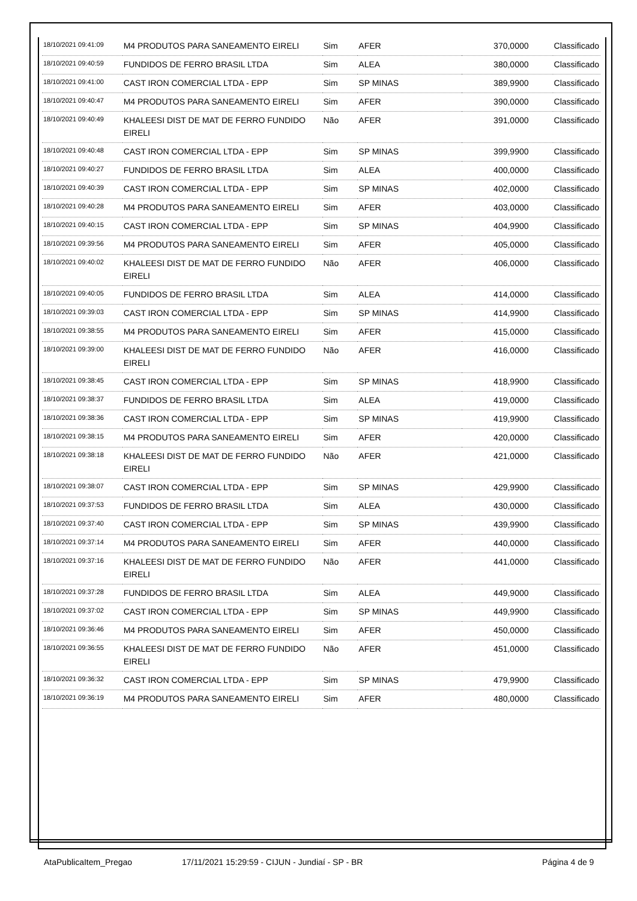| 18/10/2021 09:41:09 | M4 PRODUTOS PARA SANEAMENTO EIRELI | Sim | AFER | 370,0000 | Classificado |
| 18/10/2021 09:40:59 | FUNDIDOS DE FERRO BRASIL LTDA | Sim | ALEA | 380,0000 | Classificado |
| 18/10/2021 09:41:00 | CAST IRON COMERCIAL LTDA - EPP | Sim | SP MINAS | 389,9900 | Classificado |
| 18/10/2021 09:40:47 | M4 PRODUTOS PARA SANEAMENTO EIRELI | Sim | AFER | 390,0000 | Classificado |
| 18/10/2021 09:40:49 | KHALEESI DIST DE MAT DE FERRO FUNDIDO EIRELI | Não | AFER | 391,0000 | Classificado |
| 18/10/2021 09:40:48 | CAST IRON COMERCIAL LTDA - EPP | Sim | SP MINAS | 399,9900 | Classificado |
| 18/10/2021 09:40:27 | FUNDIDOS DE FERRO BRASIL LTDA | Sim | ALEA | 400,0000 | Classificado |
| 18/10/2021 09:40:39 | CAST IRON COMERCIAL LTDA - EPP | Sim | SP MINAS | 402,0000 | Classificado |
| 18/10/2021 09:40:28 | M4 PRODUTOS PARA SANEAMENTO EIRELI | Sim | AFER | 403,0000 | Classificado |
| 18/10/2021 09:40:15 | CAST IRON COMERCIAL LTDA - EPP | Sim | SP MINAS | 404,9900 | Classificado |
| 18/10/2021 09:39:56 | M4 PRODUTOS PARA SANEAMENTO EIRELI | Sim | AFER | 405,0000 | Classificado |
| 18/10/2021 09:40:02 | KHALEESI DIST DE MAT DE FERRO FUNDIDO EIRELI | Não | AFER | 406,0000 | Classificado |
| 18/10/2021 09:40:05 | FUNDIDOS DE FERRO BRASIL LTDA | Sim | ALEA | 414,0000 | Classificado |
| 18/10/2021 09:39:03 | CAST IRON COMERCIAL LTDA - EPP | Sim | SP MINAS | 414,9900 | Classificado |
| 18/10/2021 09:38:55 | M4 PRODUTOS PARA SANEAMENTO EIRELI | Sim | AFER | 415,0000 | Classificado |
| 18/10/2021 09:39:00 | KHALEESI DIST DE MAT DE FERRO FUNDIDO EIRELI | Não | AFER | 416,0000 | Classificado |
| 18/10/2021 09:38:45 | CAST IRON COMERCIAL LTDA - EPP | Sim | SP MINAS | 418,9900 | Classificado |
| 18/10/2021 09:38:37 | FUNDIDOS DE FERRO BRASIL LTDA | Sim | ALEA | 419,0000 | Classificado |
| 18/10/2021 09:38:36 | CAST IRON COMERCIAL LTDA - EPP | Sim | SP MINAS | 419,9900 | Classificado |
| 18/10/2021 09:38:15 | M4 PRODUTOS PARA SANEAMENTO EIRELI | Sim | AFER | 420,0000 | Classificado |
| 18/10/2021 09:38:18 | KHALEESI DIST DE MAT DE FERRO FUNDIDO EIRELI | Não | AFER | 421,0000 | Classificado |
| 18/10/2021 09:38:07 | CAST IRON COMERCIAL LTDA - EPP | Sim | SP MINAS | 429,9900 | Classificado |
| 18/10/2021 09:37:53 | FUNDIDOS DE FERRO BRASIL LTDA | Sim | ALEA | 430,0000 | Classificado |
| 18/10/2021 09:37:40 | CAST IRON COMERCIAL LTDA - EPP | Sim | SP MINAS | 439,9900 | Classificado |
| 18/10/2021 09:37:14 | M4 PRODUTOS PARA SANEAMENTO EIRELI | Sim | AFER | 440,0000 | Classificado |
| 18/10/2021 09:37:16 | KHALEESI DIST DE MAT DE FERRO FUNDIDO EIRELI | Não | AFER | 441,0000 | Classificado |
| 18/10/2021 09:37:28 | FUNDIDOS DE FERRO BRASIL LTDA | Sim | ALEA | 449,9000 | Classificado |
| 18/10/2021 09:37:02 | CAST IRON COMERCIAL LTDA - EPP | Sim | SP MINAS | 449,9900 | Classificado |
| 18/10/2021 09:36:46 | M4 PRODUTOS PARA SANEAMENTO EIRELI | Sim | AFER | 450,0000 | Classificado |
| 18/10/2021 09:36:55 | KHALEESI DIST DE MAT DE FERRO FUNDIDO EIRELI | Não | AFER | 451,0000 | Classificado |
| 18/10/2021 09:36:32 | CAST IRON COMERCIAL LTDA - EPP | Sim | SP MINAS | 479,9900 | Classificado |
| 18/10/2021 09:36:19 | M4 PRODUTOS PARA SANEAMENTO EIRELI | Sim | AFER | 480,0000 | Classificado |
AtaPublicaItem_Pregao 17/11/2021 15:29:59 - CIJUN - Jundiaí - SP - BR Página 4 de 9